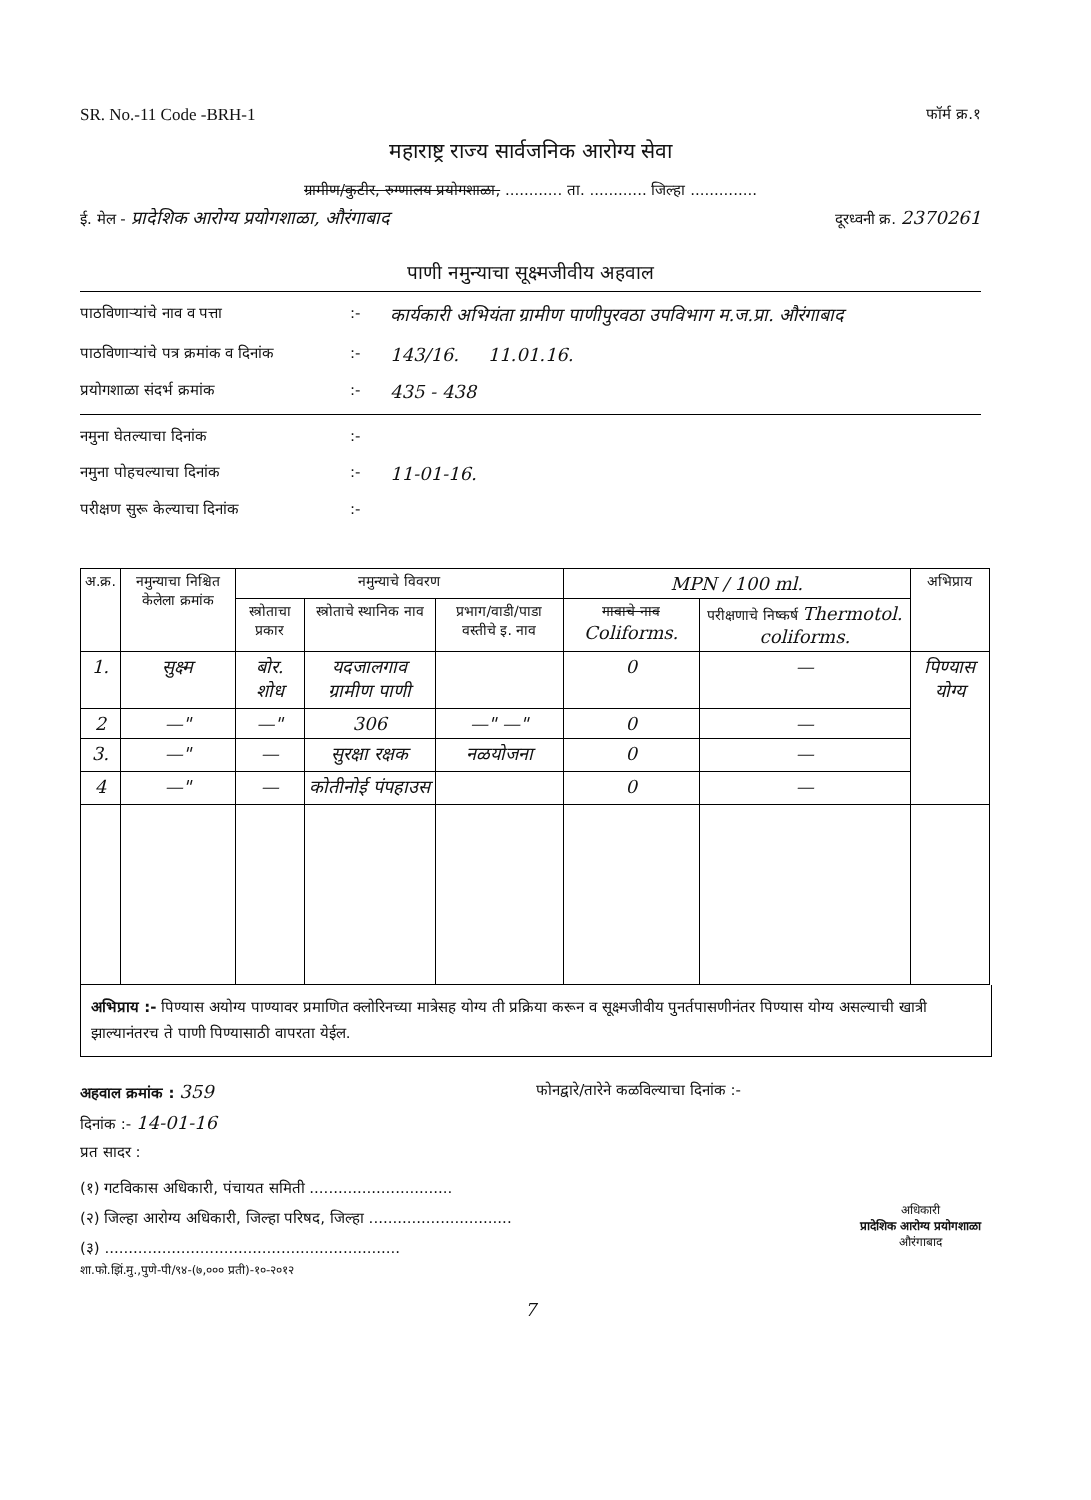SR. No.-11 Code -BRH-1 फॉर्म क्र.१
महाराष्ट्र राज्य सार्वजनिक आरोग्य सेवा
ग्रामीण/कुटीर, रुग्णालय प्रयोगशाळा, ............ ता. ............ जिल्हा ..............
ई. मेल - प्रादेशिक आरोग्य प्रयोगशाळा, औरंगाबाद दूरध्वनी क्र. 2370261
पाणी नमुन्याचा सूक्ष्मजीवीय अहवाल
पाठविणाऱ्यांचे नाव व पत्ता:- कार्यकारी अभियंता ग्रामीण पाणीपुरवठा उपविभाग म.ज.प्रा. औरंगाबाद
पाठविणाऱ्यांचे पत्र क्रमांक व दिनांक:- 143/16. 11.01.16.
प्रयोगशाळा संदर्भ क्रमांक:- 435 - 438
नमुना घेतल्याचा दिनांक:-
नमुना पोहचल्याचा दिनांक:- 11-01-16.
परीक्षण सुरू केल्याचा दिनांक:-
| अ.क्र. | नमुन्याचा निश्चित केलेला क्रमांक | नमुन्याचे विवरण | | | MPN / 100 ml. | | अभिप्राय |
| --- | --- | --- | --- | --- | --- | --- | --- |
| | | स्त्रोताचा प्रकार | स्त्रोताचे स्थानिक नाव | प्रभाग/वाडी/पाडा वस्तीचे इ. नाव | गावाचे नाव Coliforms. | परीक्षणाचे निष्कर्ष Thermotol. coliforms. | |
| 1. | सुक्ष्म | बोर. शोध | यदजालगाव ग्रामीण पाणी | | 0 | — | पिण्यास योग्य |
| 2 | —" | —" | 306 | —" —" | 0 | — | |
| 3. | —" | — | सुरक्षा रक्षक | नळयोजना | 0 | — | |
| 4 | —" | — | कोतीनोई पंपहाउस | | 0 | — | |
अभिप्राय :- पिण्यास अयोग्य पाण्यावर प्रमाणित क्लोरिनच्या मात्रेसह योग्य ती प्रक्रिया करून व सूक्ष्मजीवीय पुनर्तपासणीनंतर पिण्यास योग्य असल्याची खात्री झाल्यानंतरच ते पाणी पिण्यासाठी वापरता येईल.
अहवाल क्रमांक : 359 फोनद्वारे/तारेने कळविल्याचा दिनांक :-
दिनांक :- 14-01-16
प्रत सादर :
(१) गटविकास अधिकारी, पंचायत समिती ..............................
(२) जिल्हा आरोग्य अधिकारी, जिल्हा परिषद, जिल्हा ..............................
(३) ..............................................................
अधिकारी
प्रादेशिक आरोग्य प्रयोगशाळा
औरंगाबाद
शा.फो.झिं.मु.,पुणे-पी/९४-(७,००० प्रती)-१०-२०१२
7